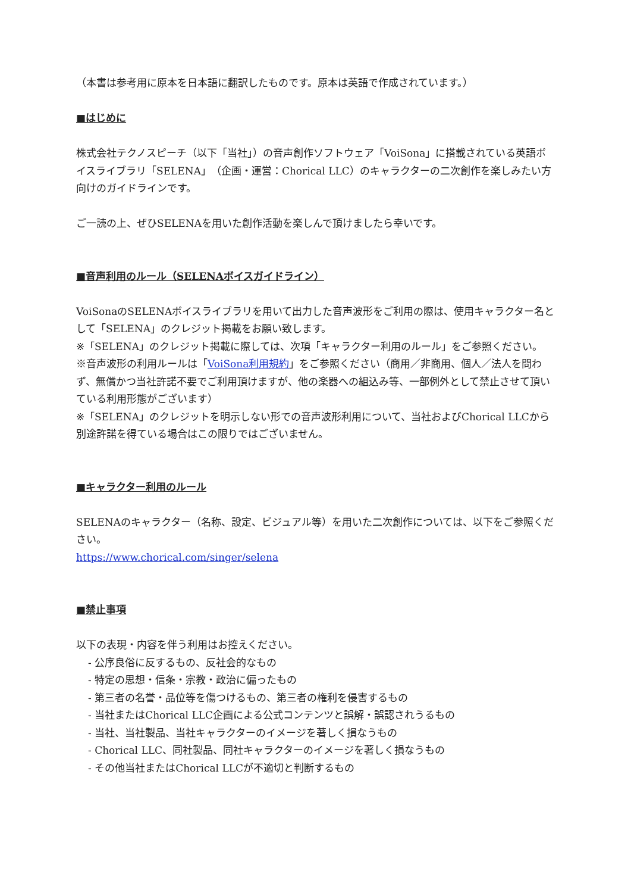（本書は参考用に原本を日本語に翻訳したものです。原本は英語で作成されています。）
■はじめに
株式会社テクノスピーチ（以下「当社」）の音声創作ソフトウェア「VoiSona」に搭載されている英語ボイスライブラリ「SELENA」（企画・運営：Chorical LLC）のキャラクターの二次創作を楽しみたい方向けのガイドラインです。
ご一読の上、ぜひSELENAを用いた創作活動を楽しんで頂けましたら幸いです。
■音声利用のルール（SELENAボイスガイドライン）
VoiSonaのSELENAボイスライブラリを用いて出力した音声波形をご利用の際は、使用キャラクター名として「SELENA」のクレジット掲載をお願い致します。
※「SELENA」のクレジット掲載に際しては、次項「キャラクター利用のルール」をご参照ください。
※音声波形の利用ルールは「VoiSona利用規約」をご参照ください（商用／非商用、個人／法人を問わず、無償かつ当社許諾不要でご利用頂けますが、他の楽器への組込み等、一部例外として禁止させて頂いている利用形態がございます）
※「SELENA」のクレジットを明示しない形での音声波形利用について、当社およびChorical LLCから別途許諾を得ている場合はこの限りではございません。
■キャラクター利用のルール
SELENAのキャラクター（名称、設定、ビジュアル等）を用いた二次創作については、以下をご参照ください。
https://www.chorical.com/singer/selena
■禁止事項
以下の表現・内容を伴う利用はお控えください。
- 公序良俗に反するもの、反社会的なもの
- 特定の思想・信条・宗教・政治に偏ったもの
- 第三者の名誉・品位等を傷つけるもの、第三者の権利を侵害するもの
- 当社またはChorical LLC企画による公式コンテンツと誤解・誤認されうるもの
- 当社、当社製品、当社キャラクターのイメージを著しく損なうもの
- Chorical LLC、同社製品、同社キャラクターのイメージを著しく損なうもの
- その他当社またはChorical LLCが不適切と判断するもの